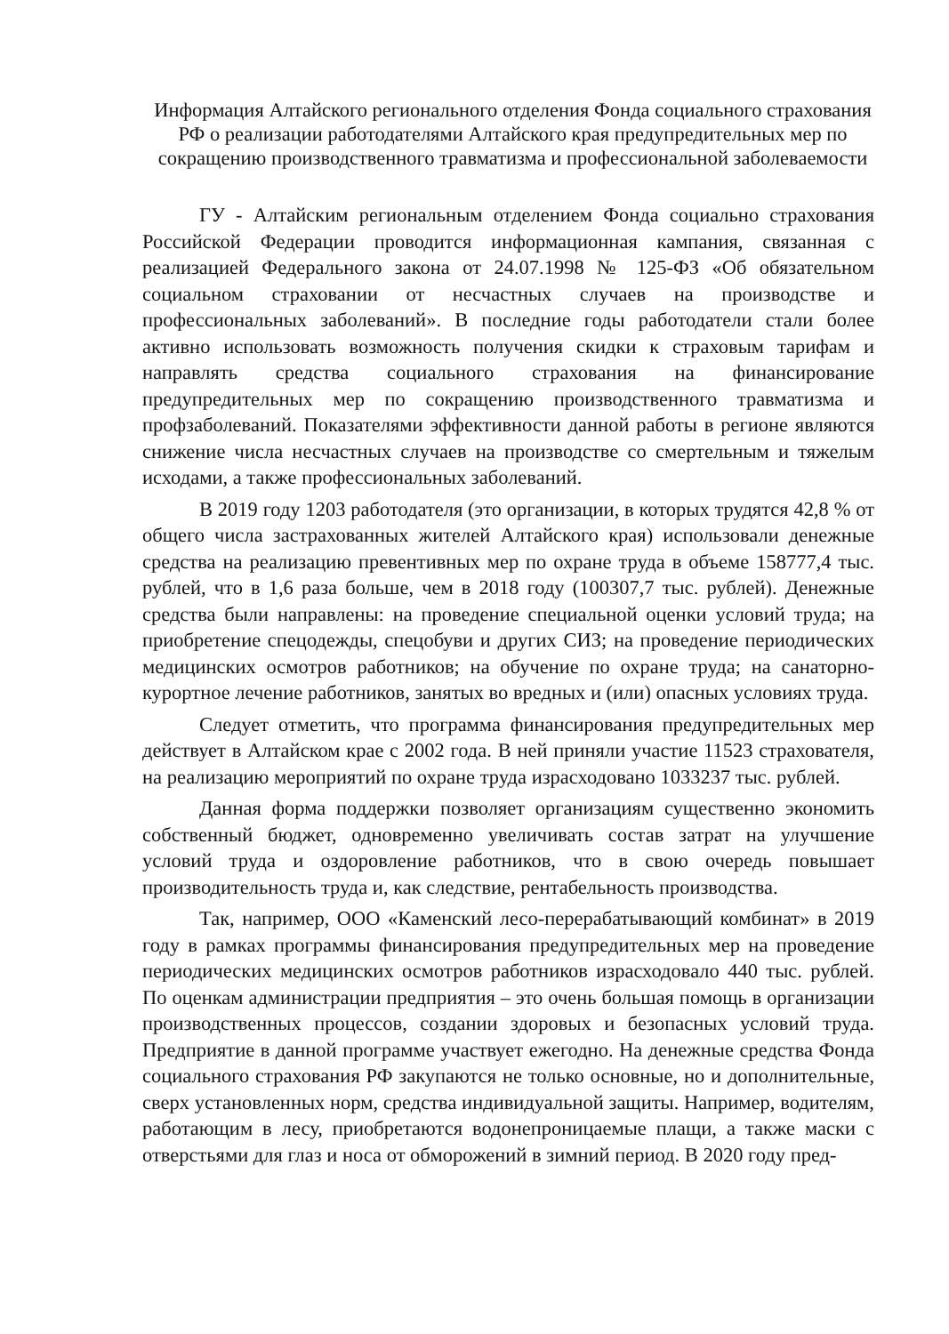Информация Алтайского регионального отделения Фонда социального страхования РФ о реализации работодателями Алтайского края предупредительных мер по сокращению производственного травматизма и профессиональной заболеваемости
ГУ - Алтайским региональным отделением Фонда социально страхования Российской Федерации проводится информационная кампания, связанная с реализацией Федерального закона от 24.07.1998 № 125-ФЗ «Об обязательном социальном страховании от несчастных случаев на производстве и профессиональных заболеваний». В последние годы работодатели стали более активно использовать возможность получения скидки к страховым тарифам и направлять средства социального страхования на финансирование предупредительных мер по сокращению производственного травматизма и профзаболеваний. Показателями эффективности данной работы в регионе являются снижение числа несчастных случаев на производстве со смертельным и тяжелым исходами, а также профессиональных заболеваний.
В 2019 году 1203 работодателя (это организации, в которых трудятся 42,8 % от общего числа застрахованных жителей Алтайского края) использовали денежные средства на реализацию превентивных мер по охране труда в объеме 158777,4 тыс. рублей, что в 1,6 раза больше, чем в 2018 году (100307,7 тыс. рублей). Денежные средства были направлены: на проведение специальной оценки условий труда; на приобретение спецодежды, спецобуви и других СИЗ; на проведение периодических медицинских осмотров работников; на обучение по охране труда; на санаторно-курортное лечение работников, занятых во вредных и (или) опасных условиях труда.
Следует отметить, что программа финансирования предупредительных мер действует в Алтайском крае с 2002 года. В ней приняли участие 11523 страхователя, на реализацию мероприятий по охране труда израсходовано 1033237 тыс. рублей.
Данная форма поддержки позволяет организациям существенно экономить собственный бюджет, одновременно увеличивать состав затрат на улучшение условий труда и оздоровление работников, что в свою очередь повышает производительность труда и, как следствие, рентабельность производства.
Так, например, ООО «Каменский лесо-перерабатывающий комбинат» в 2019 году в рамках программы финансирования предупредительных мер на проведение периодических медицинских осмотров работников израсходовало 440 тыс. рублей. По оценкам администрации предприятия – это очень большая помощь в организации производственных процессов, создании здоровых и безопасных условий труда. Предприятие в данной программе участвует ежегодно. На денежные средства Фонда социального страхования РФ закупаются не только основные, но и дополнительные, сверх установленных норм, средства индивидуальной защиты. Например, водителям, работающим в лесу, приобретаются водонепроницаемые плащи, а также маски с отверстьями для глаз и носа от обморожений в зимний период. В 2020 году пред-